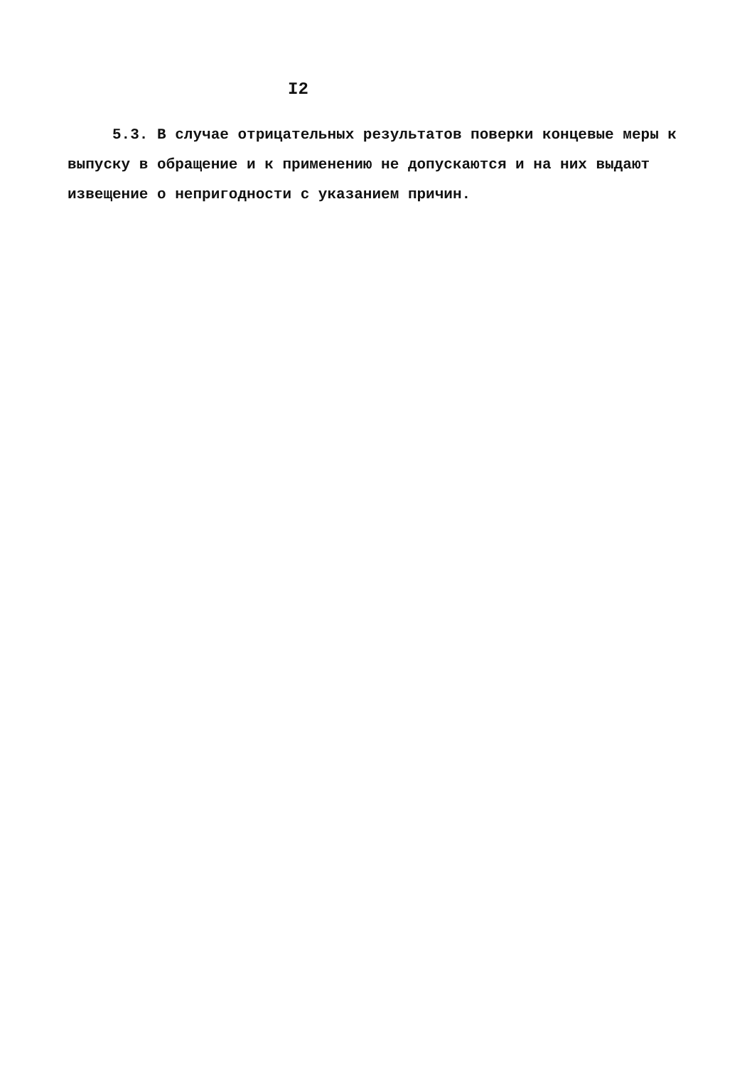I2
5.3. В случае отрицательных результатов поверки концевые меры к выпуску в обращение и к применению не допускаются и на них выдают извещение о непригодности с указанием причин.